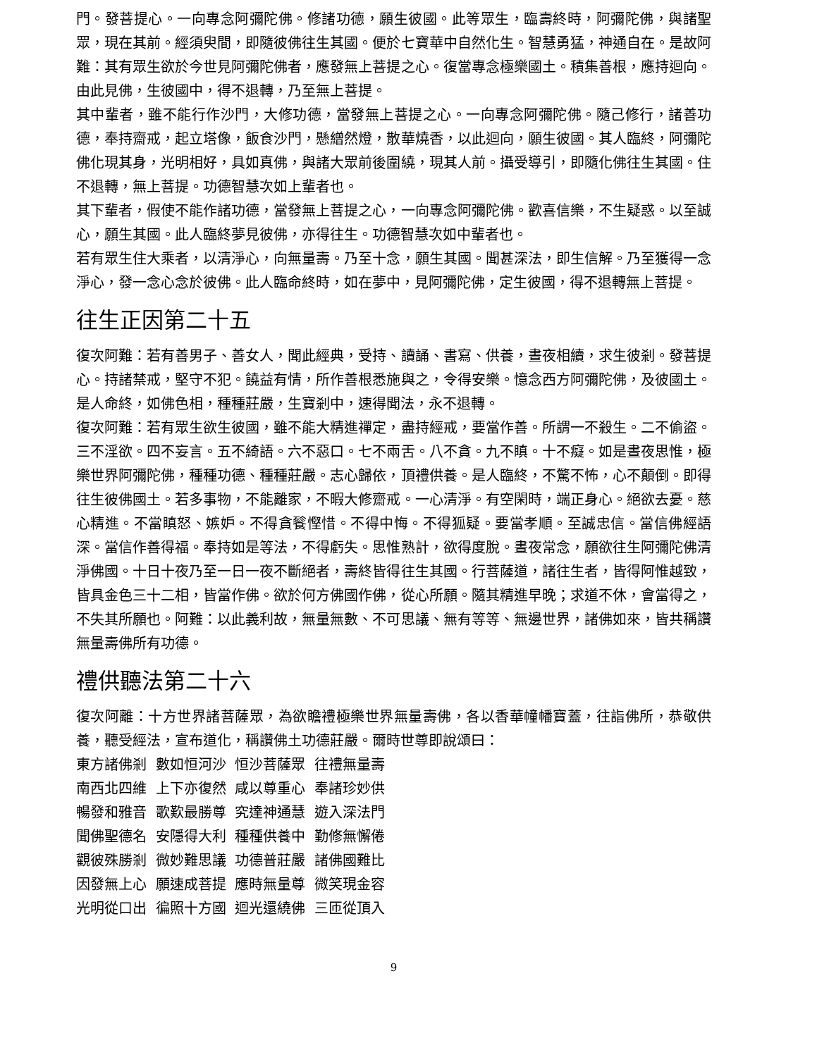門。發菩提心。一向專念阿彌陀佛。修諸功德，願生彼國。此等眾生，臨壽終時，阿彌陀佛，與諸聖眾，現在其前。經須臾間，即隨彼佛往生其國。便於七寶華中自然化生。智慧勇猛，神通自在。是故阿難：其有眾生欲於今世見阿彌陀佛者，應發無上菩提之心。復當專念極樂國土。積集善根，應持迴向。由此見佛，生彼國中，得不退轉，乃至無上菩提。
其中輩者，雖不能行作沙門，大修功德，當發無上菩提之心。一向專念阿彌陀佛。隨己修行，諸善功德，奉持齋戒，起立塔像，飯食沙門，懸繒然燈，散華燒香，以此迴向，願生彼國。其人臨終，阿彌陀佛化現其身，光明相好，具如真佛，與諸大眾前後圍繞，現其人前。攝受導引，即隨化佛往生其國。住不退轉，無上菩提。功德智慧次如上輩者也。
其下輩者，假使不能作諸功德，當發無上菩提之心，一向專念阿彌陀佛。歡喜信樂，不生疑惑。以至誠心，願生其國。此人臨終夢見彼佛，亦得往生。功德智慧次如中輩者也。
若有眾生住大乘者，以清淨心，向無量壽。乃至十念，願生其國。聞甚深法，即生信解。乃至獲得一念淨心，發一念心念於彼佛。此人臨命終時，如在夢中，見阿彌陀佛，定生彼國，得不退轉無上菩提。
往生正因第二十五
復次阿難：若有善男子、善女人，聞此經典，受持、讀誦、書寫、供養，晝夜相續，求生彼剎。發菩提心。持諸禁戒，堅守不犯。饒益有情，所作善根悉施與之，令得安樂。憶念西方阿彌陀佛，及彼國土。是人命終，如佛色相，種種莊嚴，生寶剎中，速得聞法，永不退轉。
復次阿難：若有眾生欲生彼國，雖不能大精進禪定，盡持經戒，要當作善。所謂一不殺生。二不偷盜。三不淫欲。四不妄言。五不綺語。六不惡口。七不兩舌。八不貪。九不瞋。十不癡。如是晝夜思惟，極樂世界阿彌陀佛，種種功德、種種莊嚴。志心歸依，頂禮供養。是人臨終，不驚不怖，心不顛倒。即得往生彼佛國土。若多事物，不能離家，不暇大修齋戒。一心清淨。有空閑時，端正身心。絕欲去憂。慈心精進。不當瞋怒、嫉妒。不得貪餮慳惜。不得中悔。不得狐疑。要當孝順。至誠忠信。當信佛經語深。當信作善得福。奉持如是等法，不得虧失。思惟熟計，欲得度脫。晝夜常念，願欲往生阿彌陀佛清淨佛國。十日十夜乃至一日一夜不斷絕者，壽終皆得往生其國。行菩薩道，諸往生者，皆得阿惟越致，皆具金色三十二相，皆當作佛。欲於何方佛國作佛，從心所願。隨其精進早晚；求道不休，會當得之，不失其所願也。阿難：以此義利故，無量無數、不可思議、無有等等、無邊世界，諸佛如來，皆共稱讚無量壽佛所有功德。
禮供聽法第二十六
復次阿離：十方世界諸菩薩眾，為欲瞻禮極樂世界無量壽佛，各以香華幢幡寶蓋，往詣佛所，恭敬供養，聽受經法，宣布道化，稱讚佛土功德莊嚴。爾時世尊即說頌曰：
東方諸佛剎 數如恒河沙 恒沙菩薩眾 往禮無量壽
南西北四維 上下亦復然 咸以尊重心 奉諸珍妙供
暢發和雅音 歌歎最勝尊 究達神通慧 遊入深法門
聞佛聖德名 安隱得大利 種種供養中 勤修無懈倦
觀彼殊勝剎 微妙難思議 功德普莊嚴 諸佛國難比
因發無上心 願速成菩提 應時無量尊 微笑現金容
光明從口出 徧照十方國 迴光還繞佛 三匝從頂入
9